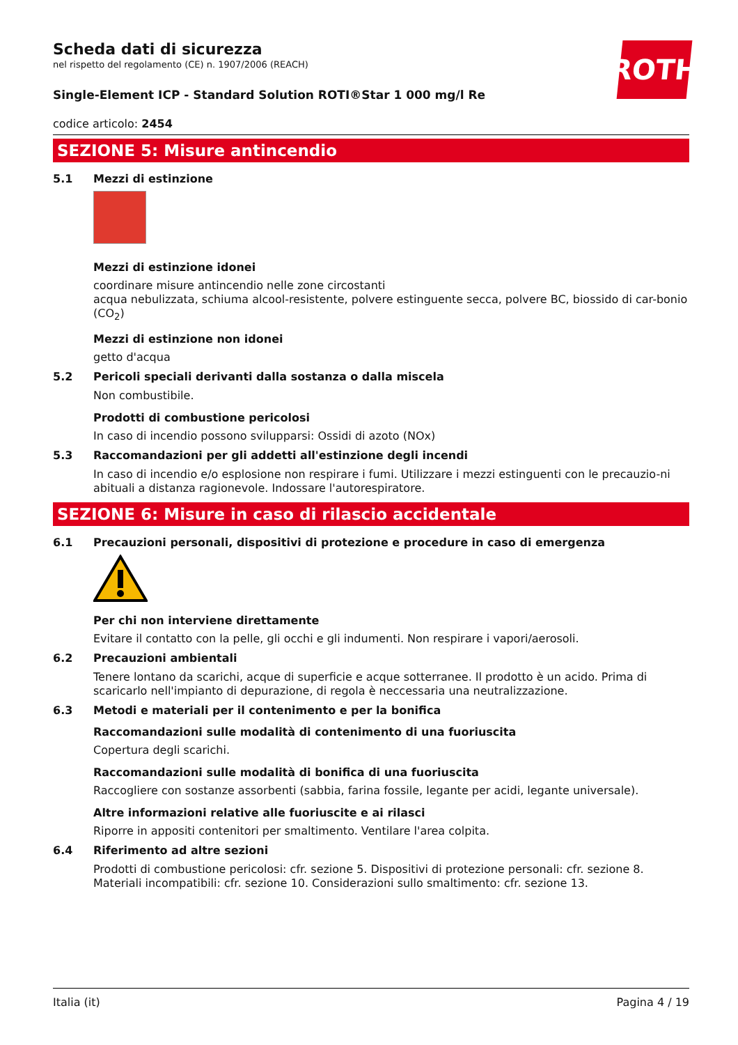Scheda dati di sicurezza
nel rispetto del regolamento (CE) n. 1907/2006 (REACH)
ROTH
Single-Element ICP - Standard Solution ROTI®Star 1 000 mg/l Re
codice articolo: 2454
SEZIONE 5: Misure antincendio
5.1 Mezzi di estinzione
Mezzi di estinzione idonei
coordinare misure antincendio nelle zone circostanti
acqua nebulizzata, schiuma alcool-resistente, polvere estinguente secca, polvere BC, biossido di car-bonio (CO<sub>2</sub>)
Mezzi di estinzione non idonei
getto d'acqua
5.2 Pericoli speciali derivanti dalla sostanza o dalla miscela
Non combustibile.
Prodotti di combustione pericolosi
In caso di incendio possono svilupparsi: Ossidi di azoto (NOx)
5.3 Raccomandazioni per gli addetti all'estinzione degli incendi
In caso di incendio e/o esplosione non respirare i fumi. Utilizzare i mezzi estinguenti con le precauzio-ni abituali a distanza ragionevole. Indossare l'autorespiratore.
SEZIONE 6: Misure in caso di rilascio accidentale
6.1 Precauzioni personali, dispositivi di protezione e procedure in caso di emergenza
Per chi non interviene direttamente
Evitare il contatto con la pelle, gli occhi e gli indumenti. Non respirare i vapori/aerosoli.
6.2 Precauzioni ambientali
Tenere lontano da scarichi, acque di superficie e acque sotterranee. Il prodotto è un acido. Prima di scaricarlo nell'impianto di depurazione, di regola è neccessaria una neutralizzazione.
6.3 Metodi e materiali per il contenimento e per la bonifica
Raccomandazioni sulle modalità di contenimento di una fuoriuscita
Copertura degli scarichi.
Raccomandazioni sulle modalità di bonifica di una fuoriuscita
Raccogliere con sostanze assorbenti (sabbia, farina fossile, legante per acidi, legante universale).
Altre informazioni relative alle fuoriuscite e ai rilasci
Riporre in appositi contenitori per smaltimento. Ventilare l'area colpita.
6.4 Riferimento ad altre sezioni
Prodotti di combustione pericolosi: cfr. sezione 5. Dispositivi di protezione personali: cfr. sezione 8. Materiali incompatibili: cfr. sezione 10. Considerazioni sullo smaltimento: cfr. sezione 13.
Italia (it) Pagina 4 / 19